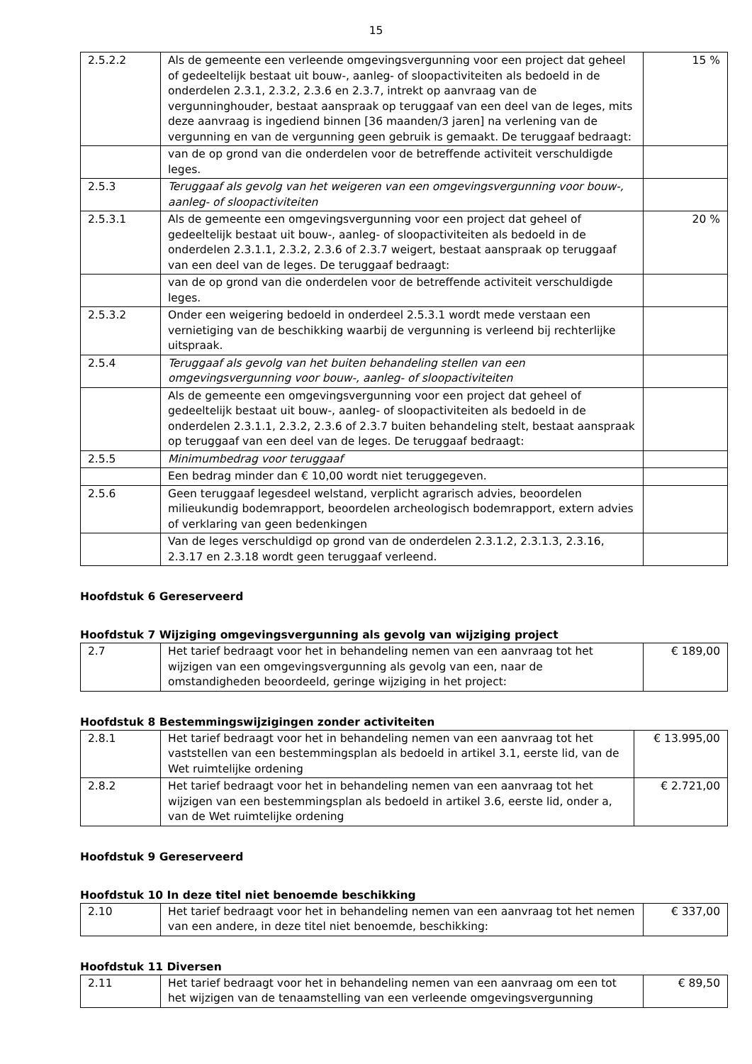15
| 2.5.2.2 | Als de gemeente een verleende omgevingsvergunning voor een project dat geheel of gedeeltelijk bestaat uit bouw-, aanleg- of sloopactiviteiten als bedoeld in de onderdelen 2.3.1, 2.3.2, 2.3.6 en 2.3.7, intrekt op aanvraag van de vergunninghouder, bestaat aanspraak op teruggaaf van een deel van de leges, mits deze aanvraag is ingediend binnen [36 maanden/3 jaren] na verlening van de vergunning en van de vergunning geen gebruik is gemaakt. De teruggaaf bedraagt: | 15 % |
| | van de op grond van die onderdelen voor de betreffende activiteit verschuldigde leges. | |
| 2.5.3 | Teruggaaf als gevolg van het weigeren van een omgevingsvergunning voor bouw-, aanleg- of sloopactiviteiten | |
| 2.5.3.1 | Als de gemeente een omgevingsvergunning voor een project dat geheel of gedeeltelijk bestaat uit bouw-, aanleg- of sloopactiviteiten als bedoeld in de onderdelen 2.3.1.1, 2.3.2, 2.3.6 of 2.3.7 weigert, bestaat aanspraak op teruggaaf van een deel van de leges. De teruggaaf bedraagt: | 20 % |
| | van de op grond van die onderdelen voor de betreffende activiteit verschuldigde leges. | |
| 2.5.3.2 | Onder een weigering bedoeld in onderdeel 2.5.3.1 wordt mede verstaan een vernietiging van de beschikking waarbij de vergunning is verleend bij rechterlijke uitspraak. | |
| 2.5.4 | Teruggaaf als gevolg van het buiten behandeling stellen van een omgevingsvergunning voor bouw-, aanleg- of sloopactiviteiten | |
| | Als de gemeente een omgevingsvergunning voor een project dat geheel of gedeeltelijk bestaat uit bouw-, aanleg- of sloopactiviteiten als bedoeld in de onderdelen 2.3.1.1, 2.3.2, 2.3.6 of 2.3.7 buiten behandeling stelt, bestaat aanspraak op teruggaaf van een deel van de leges. De teruggaaf bedraagt: | |
| 2.5.5 | Minimumbedrag voor teruggaaf | |
| | Een bedrag minder dan € 10,00 wordt niet teruggegeven. | |
| 2.5.6 | Geen teruggaaf legesdeel welstand, verplicht agrarisch advies, beoordelen milieukundig bodemrapport, beoordelen archeologisch bodemrapport, extern advies of verklaring van geen bedenkingen | |
| | Van de leges verschuldigd op grond van de onderdelen 2.3.1.2, 2.3.1.3, 2.3.16, 2.3.17 en 2.3.18 wordt geen teruggaaf verleend. | |
Hoofdstuk 6 Gereserveerd
Hoofdstuk 7 Wijziging omgevingsvergunning als gevolg van wijziging project
| 2.7 | Het tarief bedraagt voor het in behandeling nemen van een aanvraag tot het wijzigen van een omgevingsvergunning als gevolg van een, naar de omstandigheden beoordeeld, geringe wijziging in het project: | € 189,00 |
Hoofdstuk 8 Bestemmingswijzigingen zonder activiteiten
| 2.8.1 | Het tarief bedraagt voor het in behandeling nemen van een aanvraag tot het vaststellen van een bestemmingsplan als bedoeld in artikel 3.1, eerste lid, van de Wet ruimtelijke ordening | € 13.995,00 |
| 2.8.2 | Het tarief bedraagt voor het in behandeling nemen van een aanvraag tot het wijzigen van een bestemmingsplan als bedoeld in artikel 3.6, eerste lid, onder a, van de Wet ruimtelijke ordening | € 2.721,00 |
Hoofdstuk 9 Gereserveerd
Hoofdstuk 10 In deze titel niet benoemde beschikking
| 2.10 | Het tarief bedraagt voor het in behandeling nemen van een aanvraag tot het nemen van een andere, in deze titel niet benoemde, beschikking: | € 337,00 |
Hoofdstuk 11 Diversen
| 2.11 | Het tarief bedraagt voor het in behandeling nemen van een aanvraag om een tot het wijzigen van de tenaamstelling van een verleende omgevingsvergunning | € 89,50 |